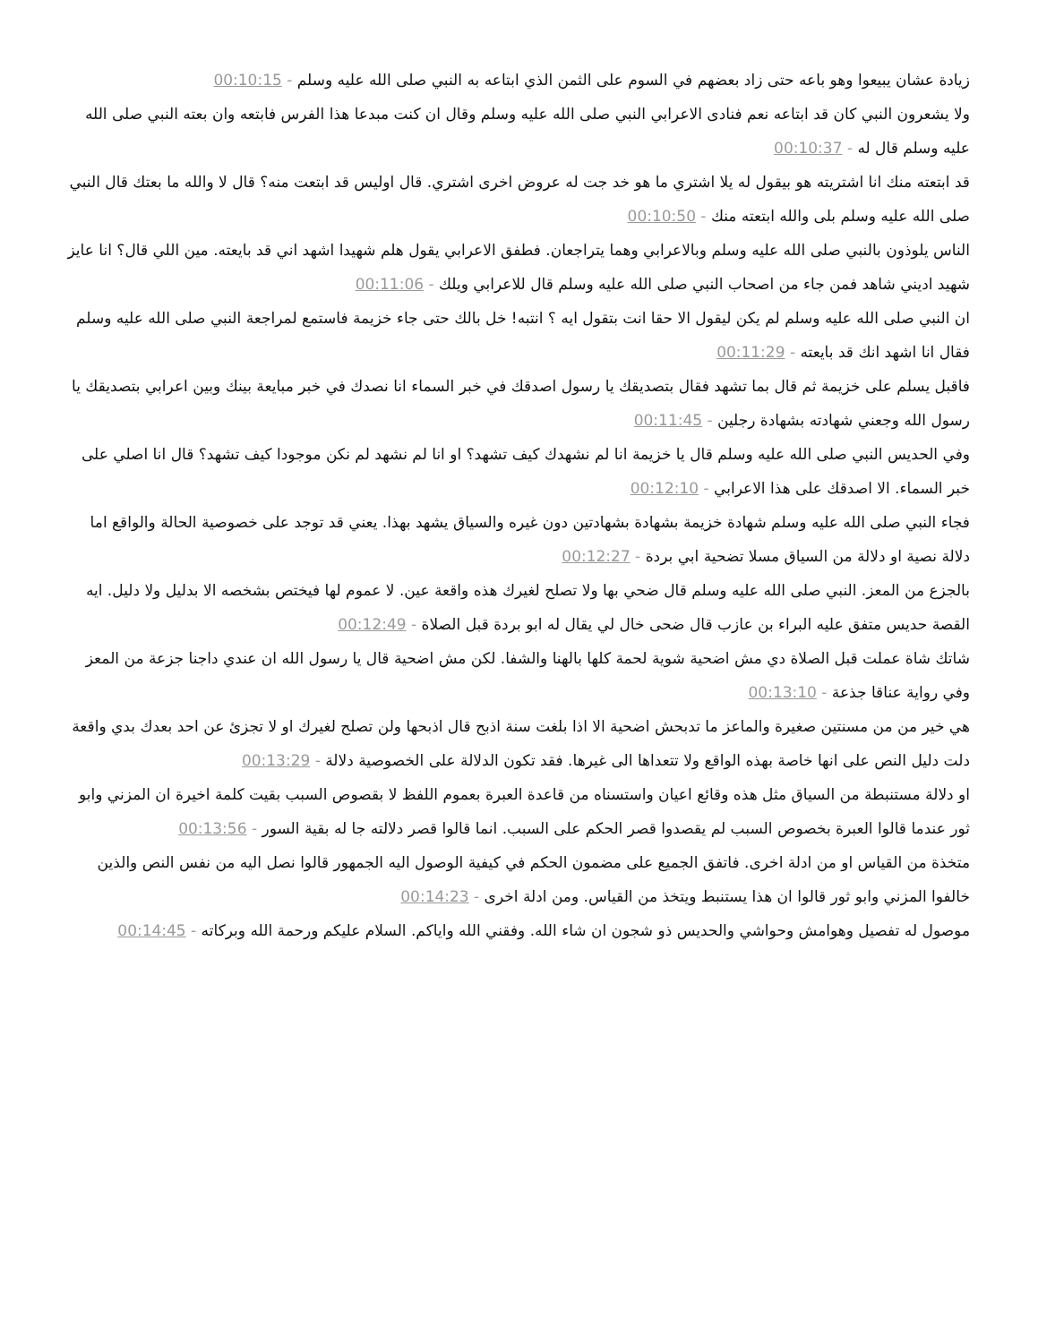زيادة عشان يبيعوا وهو باعه حتى زاد بعضهم في السوم على الثمن الذي ابتاعه به النبي صلى الله عليه وسلم - 00:10:15
ولا يشعرون النبي كان قد ابتاعه نعم فنادى الاعرابي النبي صلى الله عليه وسلم وقال ان كنت مبدعا هذا الفرس فابتعه وان بعته النبي صلى الله عليه وسلم قال له - 00:10:37
قد ابتعته منك انا اشتريته هو بيقول له يلا اشتري ما هو خد جت له عروض اخرى اشتري. قال اوليس قد ابتعت منه؟ قال لا والله ما بعتك قال النبي صلى الله عليه وسلم بلى والله ابتعته منك - 00:10:50
الناس يلوذون بالنبي صلى الله عليه وسلم وبالاعرابي وهما يتراجعان. فطفق الاعرابي يقول هلم شهيدا اشهد اني قد بايعته. مين اللي قال؟ انا عايز شهيد اديني شاهد فمن جاء من اصحاب النبي صلى الله عليه وسلم قال للاعرابي ويلك - 00:11:06
ان النبي صلى الله عليه وسلم لم يكن ليقول الا حقا انت بتقول ايه ؟ انتبه! خل بالك حتى جاء خزيمة فاستمع لمراجعة النبي صلى الله عليه وسلم فقال انا اشهد انك قد بايعته - 00:11:29
فاقبل يسلم على خزيمة ثم قال بما تشهد فقال بتصديقك يا رسول اصدقك في خبر السماء انا نصدك في خبر مبايعة بينك وبين اعرابي بتصديقك يا رسول الله وجعني شهادته بشهادة رجلين - 00:11:45
وفي الحديس النبي صلى الله عليه وسلم قال يا خزيمة انا لم نشهدك كيف تشهد؟ او انا لم نشهد لم نكن موجودا كيف تشهد؟ قال انا اصلي على خبر السماء. الا اصدقك على هذا الاعرابي - 00:12:10
فجاء النبي صلى الله عليه وسلم شهادة خزيمة بشهادة بشهادتين دون غيره والسياق يشهد بهذا. يعني قد توجد على خصوصية الحالة والواقع اما دلالة نصية او دلالة من السياق مسلا تضحية ابي بردة - 00:12:27
بالجزع من المعز. النبي صلى الله عليه وسلم قال ضحي بها ولا تصلح لغيرك هذه واقعة عين. لا عموم لها فيختص بشخصه الا بدليل ولا دليل. ايه القصة حديس متفق عليه البراء بن عازب قال ضحى خال لي يقال له ابو بردة قبل الصلاة - 00:12:49
شاتك شاة عملت قبل الصلاة دي مش اضحية شوية لحمة كلها بالهنا والشفا. لكن مش اضحية قال يا رسول الله ان عندي داجنا جزعة من المعز وفي رواية عناقا جذعة - 00:13:10
هي خير من من مسنتين صغيرة والماعز ما تدبحش اضحية الا اذا بلغت سنة اذبح قال اذبحها ولن تصلح لغيرك او لا تجزئ عن احد بعدك بدي واقعة دلت دليل النص على انها خاصة بهذه الواقع ولا تتعداها الى غيرها. فقد تكون الدلالة على الخصوصية دلالة - 00:13:29
او دلالة مستنبطة من السياق مثل هذه وقائع اعيان واستسناه من قاعدة العبرة بعموم اللفظ لا بقصوص السبب بقيت كلمة اخيرة ان المزني وابو ثور عندما قالوا العبرة بخصوص السبب لم يقصدوا قصر الحكم على السبب. انما قالوا قصر دلالته جا له بقية السور - 00:13:56
متخذة من القياس او من ادلة اخرى. فاتفق الجميع على مضمون الحكم في كيفية الوصول اليه الجمهور قالوا نصل اليه من نفس النص والذين خالفوا المزني وابو ثور قالوا ان هذا يستنبط ويتخذ من القياس. ومن ادلة اخرى - 00:14:23
موصول له تفصيل وهوامش وحواشي والحديس ذو شجون ان شاء الله. وفقني الله واياكم. السلام عليكم ورحمة الله وبركاته - 00:14:45